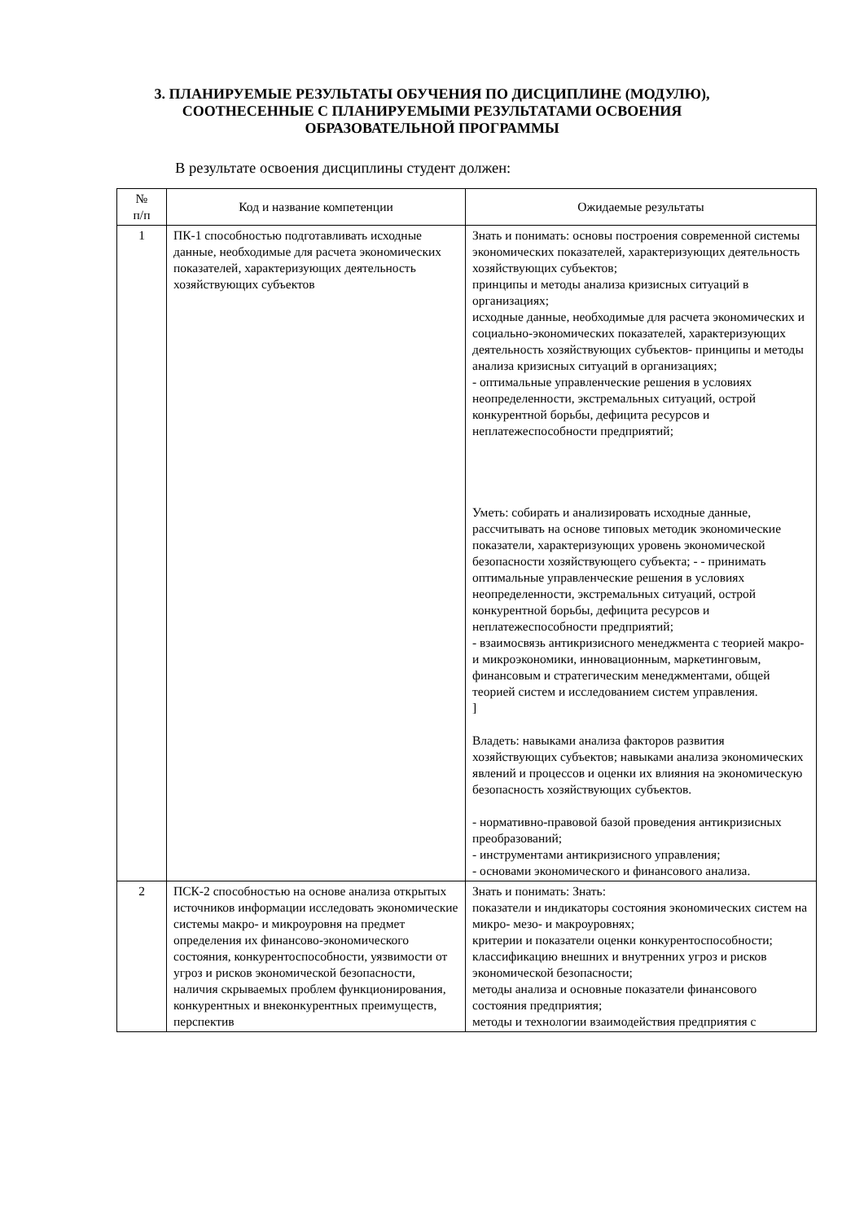3. ПЛАНИРУЕМЫЕ РЕЗУЛЬТАТЫ ОБУЧЕНИЯ ПО ДИСЦИПЛИНЕ (МОДУЛЮ), СООТНЕСЕННЫЕ С ПЛАНИРУЕМЫМИ РЕЗУЛЬТАТАМИ ОСВОЕНИЯ ОБРАЗОВАТЕЛЬНОЙ ПРОГРАММЫ
В результате освоения дисциплины студент должен:
| № п/п | Код и название компетенции | Ожидаемые результаты |
| --- | --- | --- |
| 1 | ПК-1 способностью подготавливать исходные данные, необходимые для расчета экономических показателей, характеризующих деятельность хозяйствующих субъектов | Знать и понимать: основы построения современной системы экономических показателей, характеризующих деятельность хозяйствующих субъектов; принципы и методы анализа кризисных ситуаций в организациях; исходные данные, необходимые для расчета экономических и социально-экономических показателей, характеризующих деятельность хозяйствующих субъектов- принципы и методы анализа кризисных ситуаций в организациях; - оптимальные управленческие решения в условиях неопределенности, экстремальных ситуаций, острой конкурентной борьбы, дефицита ресурсов и неплатежеспособности предприятий; Уметь: собирать и анализировать исходные данные, рассчитывать на основе типовых методик экономические показатели, характеризующих уровень экономической безопасности хозяйствующего субъекта; - - принимать оптимальные управленческие решения в условиях неопределенности, экстремальных ситуаций, острой конкурентной борьбы, дефицита ресурсов и неплатежеспособности предприятий; - взаимосвязь антикризисного менеджмента с теорией макро- и микроэкономики, инновационным, маркетинговым, финансовым и стратегическим менеджментами, общей теорией систем и исследованием систем управления. ] Владеть: навыками анализа факторов развития хозяйствующих субъектов; навыками анализа экономических явлений и процессов и оценки их влияния на экономическую безопасность хозяйствующих субъектов. - нормативно-правовой базой проведения антикризисных преобразований; - инструментами антикризисного управления; - основами экономического и финансового анализа. |
| 2 | ПСК-2 способностью на основе анализа открытых источников информации исследовать экономические системы макро- и микроуровня на предмет определения их финансово-экономического состояния, конкурентоспособности, уязвимости от угроз и рисков экономической безопасности, наличия скрываемых проблем функционирования, конкурентных и внеконкурентных преимуществ, перспектив | Знать и понимать: Знать: показатели и индикаторы состояния экономических систем на микро- мезо- и макроуровнях; критерии и показатели оценки конкурентоспособности; классификацию внешних и внутренних угроз и рисков экономической безопасности; методы анализа и основные показатели финансового состояния предприятия; методы и технологии взаимодействия предприятия с |